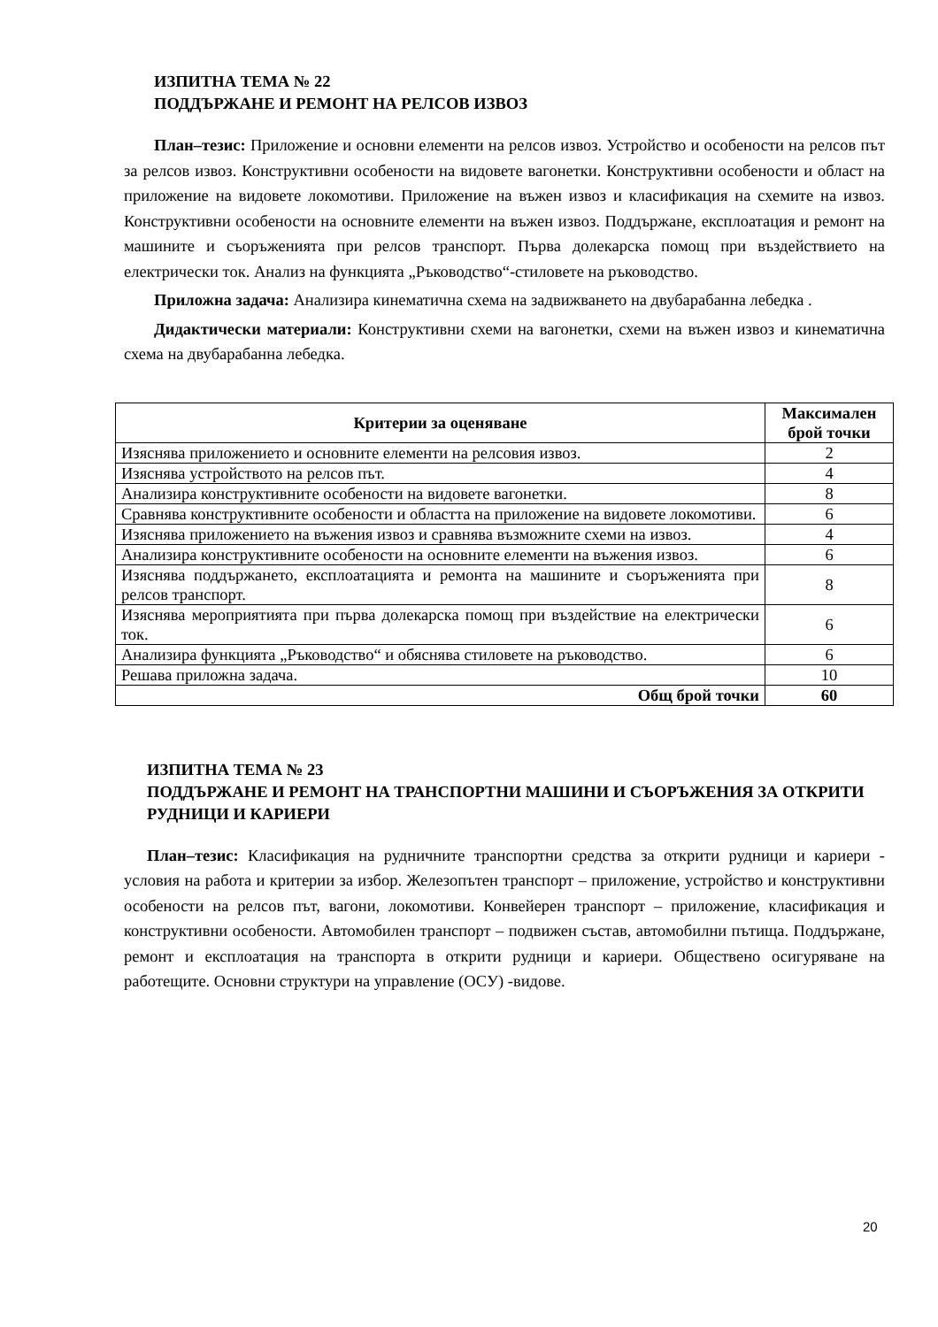ИЗПИТНА ТЕМА № 22
ПОДДЪРЖАНЕ И РЕМОНТ НА РЕЛСОВ ИЗВОЗ
План–тезис: Приложение и основни елементи на релсов извоз. Устройство и особености на релсов път за релсов извоз. Конструктивни особености на видовете вагонетки. Конструктивни особености и област на приложение на видовете локомотиви. Приложение на въжен извоз и класификация на схемите на извоз. Конструктивни особености на основните елементи на въжен извоз. Поддържане, експлоатация и ремонт на машините и съоръженията при релсов транспорт. Първа долекарска помощ при въздействието на електрически ток. Анализ на функцията „Ръководство“-стиловете на ръководство.
Приложна задача: Анализира кинематична схема на задвижването на двубарабанна лебедка .
Дидактически материали: Конструктивни схеми на вагонетки, схеми на въжен извоз и кинематична схема на двубарабанна лебедка.
| Критерии за оценяване | Максимален брой точки |
| --- | --- |
| Изяснява приложението и основните елементи на релсовия извоз. | 2 |
| Изяснява устройството на релсов път. | 4 |
| Анализира конструктивните особености на видовете вагонетки. | 8 |
| Сравнява конструктивните особености и областта на приложение на видовете локомотиви. | 6 |
| Изяснява приложението на въжения извоз и сравнява възможните схеми на извоз. | 4 |
| Анализира конструктивните особености на основните елементи на въжения извоз. | 6 |
| Изяснява поддържането, експлоатацията и ремонта на машините и съоръженията при релсов транспорт. | 8 |
| Изяснява мероприятията при първа долекарска помощ при въздействие на електрически ток. | 6 |
| Анализира функцията „Ръководство“ и обяснява стиловете на ръководство. | 6 |
| Решава приложна задача. | 10 |
| Общ брой точки | 60 |
ИЗПИТНА ТЕМА № 23
ПОДДЪРЖАНЕ И РЕМОНТ НА ТРАНСПОРТНИ МАШИНИ И СЪОРЪЖЕНИЯ ЗА ОТКРИТИ РУДНИЦИ И КАРИЕРИ
План–тезис: Класификация на рудничните транспортни средства за открити рудници и кариери - условия на работа и критерии за избор. Железопътен транспорт – приложение, устройство и конструктивни особености на релсов път, вагони, локомотиви. Конвейерен транспорт – приложение, класификация и конструктивни особености. Автомобилен транспорт – подвижен състав, автомобилни пътища. Поддържане, ремонт и експлоатация на транспорта в открити рудници и кариери. Обществено осигуряване на работещите. Основни структури на управление (ОСУ) -видове.
20